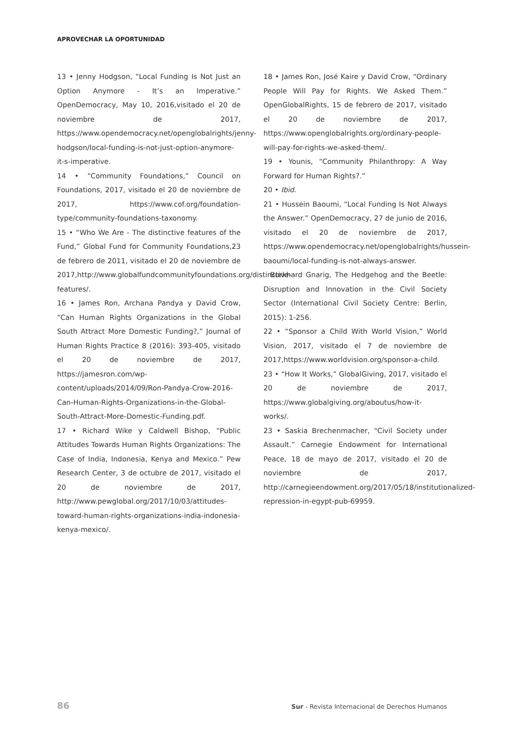APROVECHAR LA OPORTUNIDAD
13 • Jenny Hodgson, “Local Funding Is Not Just an Option Anymore - It’s an Imperative.” OpenDemocracy, May 10, 2016,visitado el 20 de noviembre de 2017, https://www.opendemocracy.net/openglobalrights/jenny-hodgson/local-funding-is-not-just-option-anymore-it-s-imperative.
14 • “Community Foundations,” Council on Foundations, 2017, visitado el 20 de noviembre de 2017, https://www.cof.org/foundation-type/community-foundations-taxonomy.
15 • “Who We Are - The distinctive features of the Fund,” Global Fund for Community Foundations,23 de febrero de 2011, visitado el 20 de noviembre de 2017,http://www.globalfundcommunityfoundations.org/distinctive-features/.
16 • James Ron, Archana Pandya y David Crow, “Can Human Rights Organizations in the Global South Attract More Domestic Funding?,” Journal of Human Rights Practice 8 (2016): 393-405, visitado el 20 de noviembre de 2017, https://jamesron.com/wp-content/uploads/2014/09/Ron-Pandya-Crow-2016-Can-Human-Rights-Organizations-in-the-Global-South-Attract-More-Domestic-Funding.pdf.
17 • Richard Wike y Caldwell Bishop, “Public Attitudes Towards Human Rights Organizations: The Case of India, Indonesia, Kenya and Mexico.” Pew Research Center, 3 de octubre de 2017, visitado el 20 de noviembre de 2017, http://www.pewglobal.org/2017/10/03/attitudes-toward-human-rights-organizations-india-indonesia-kenya-mexico/.
18 • James Ron, José Kaire y David Crow, “Ordinary People Will Pay for Rights. We Asked Them.” OpenGlobalRights, 15 de febrero de 2017, visitado el 20 de noviembre de 2017, https://www.openglobalrights.org/ordinary-people-will-pay-for-rights-we-asked-them/.
19 • Younis, “Community Philanthropy: A Way Forward for Human Rights?.”
20 • Ibid.
21 • Hussein Baoumi, “Local Funding Is Not Always the Answer.” OpenDemocracy, 27 de junio de 2016, visitado el 20 de noviembre de 2017, https://www.opendemocracy.net/openglobalrights/hussein-baoumi/local-funding-is-not-always-answer.
Burkhard Gnarig, The Hedgehog and the Beetle: Disruption and Innovation in the Civil Society Sector (International Civil Society Centre: Berlin, 2015): 1-256.
22 • “Sponsor a Child With World Vision,” World Vision, 2017, visitado el 7 de noviembre de 2017,https://www.worldvision.org/sponsor-a-child.
23 • “How It Works,” GlobalGiving, 2017, visitado el 20 de noviembre de 2017, https://www.globalgiving.org/aboutus/how-it-works/.
23 • Saskia Brechenmacher, “Civil Society under Assault.” Carnegie Endowment for International Peace, 18 de mayo de 2017, visitado el 20 de noviembre de 2017, http://carnegieendowment.org/2017/05/18/institutionalized-repression-in-egypt-pub-69959.
86 Sur - Revista Internacional de Derechos Humanos